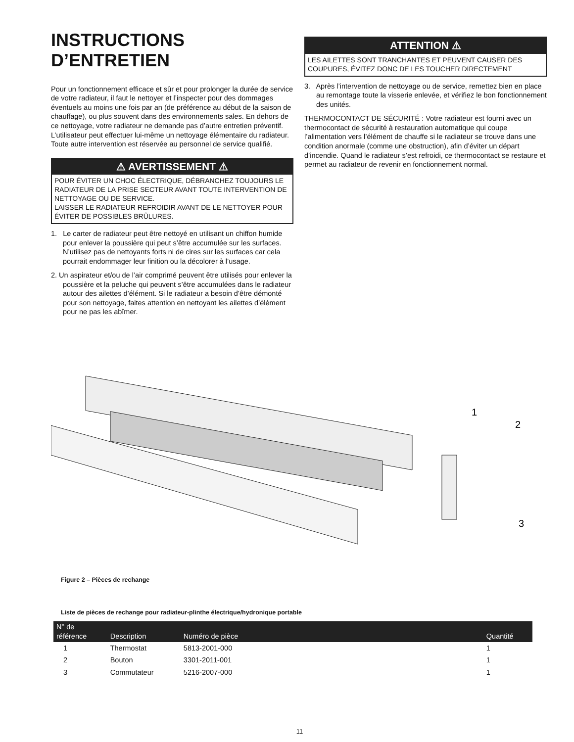INSTRUCTIONS D’ENTRETIEN
Pour un fonctionnement efficace et sûr et pour prolonger la durée de service de votre radiateur, il faut le nettoyer et l’inspecter pour des dommages éventuels au moins une fois par an (de préférence au début de la saison de chauffage), ou plus souvent dans des environnements sales. En dehors de ce nettoyage, votre radiateur ne demande pas d’autre entretien préventif. L’utilisateur peut effectuer lui-même un nettoyage élémentaire du radiateur. Toute autre intervention est réservée au personnel de service qualifié.
⚠ AVERTISSEMENT ⚠
POUR ÉVITER UN CHOC ÉLECTRIQUE, DÉBRANCHEZ TOUJOURS LE RADIATEUR DE LA PRISE SECTEUR AVANT TOUTE INTERVENTION DE NETTOYAGE OU DE SERVICE.
LAISSER LE RADIATEUR REFROIDIR AVANT DE LE NETTOYER POUR ÉVITER DE POSSIBLES BRÛLURES.
1. Le carter de radiateur peut être nettoyé en utilisant un chiffon humide pour enlever la poussière qui peut s’être accumulée sur les surfaces. N’utilisez pas de nettoyants forts ni de cires sur les surfaces car cela pourrait endommager leur finition ou la décolorer à l’usage.
2. Un aspirateur et/ou de l’air comprimé peuvent être utilisés pour enlever la poussière et la peluche qui peuvent s’être accumulées dans le radiateur autour des ailettes d’élément. Si le radiateur a besoin d’être démonté pour son nettoyage, faites attention en nettoyant les ailettes d’élément pour ne pas les abîmer.
ATTENTION ⚠
LES AILETTES SONT TRANCHANTES ET PEUVENT CAUSER DES COUPURES, ÉVITEZ DONC DE LES TOUCHER DIRECTEMENT
3. Après l’intervention de nettoyage ou de service, remettez bien en place au remontage toute la visserie enlevée, et vérifiez le bon fonctionnement des unités.
THERMOCONTACT DE SÉCURITÉ : Votre radiateur est fourni avec un thermocontact de sécurité à restauration automatique qui coupe l’alimentation vers l’élément de chauffe si le radiateur se trouve dans une condition anormale (comme une obstruction), afin d’éviter un départ d’incendie. Quand le radiateur s’est refroidi, ce thermocontact se restaure et permet au radiateur de revenir en fonctionnement normal.
1
2
3
Figure 2 – Pièces de rechange
Liste de pièces de rechange pour radiateur-plinthe électrique/hydronique portable
| N° de référence | Description | Numéro de pièce | Quantité |
| --- | --- | --- | --- |
| 1 | Thermostat | 5813-2001-000 | 1 |
| 2 | Bouton | 3301-2011-001 | 1 |
| 3 | Commutateur | 5216-2007-000 | 1 |
11